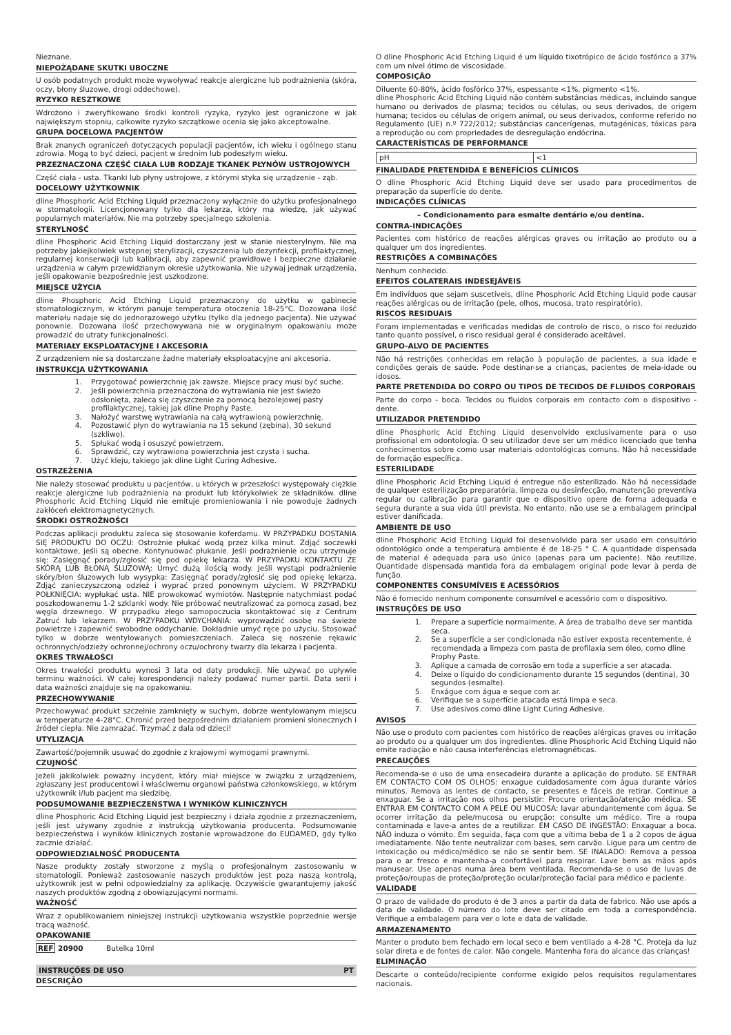Nieznane.
NIEPOŻĄDANE SKUTKI UBOCZNE
U osób podatnych produkt może wywoływać reakcje alergiczne lub podrażnienia (skóra, oczy, błony śluzowe, drogi oddechowe).
RYZYKO RESZTKOWE
Wdrożono i zweryfikowano środki kontroli ryzyka, ryzyko jest ograniczone w jak największym stopniu, całkowite ryzyko szczątkowe ocenia się jako akceptowalne.
GRUPA DOCELOWA PACJENTÓW
Brak znanych ograniczeń dotyczących populacji pacjentów, ich wieku i ogólnego stanu zdrowia. Mogą to być dzieci, pacjent w średnim lub podeszłym wieku.
PRZEZNACZONA CZĘŚĆ CIAŁA LUB RODZAJE TKANEK PŁYNÓW USTROJOWYCH
Część ciała - usta. Tkanki lub płyny ustrojowe, z którymi styka się urządzenie - ząb.
DOCELOWY UŻYTKOWNIK
dline Phosphoric Acid Etching Liquid przeznaczony wyłącznie do użytku profesjonalnego w stomatologii. Licencjonowany tylko dla lekarza, który ma wiedzę, jak używać popularnych materiałów. Nie ma potrzeby specjalnego szkolenia.
STERYLNOŚĆ
dline Phosphoric Acid Etching Liquid dostarczany jest w stanie niesterylnym. Nie ma potrzeby jakiejkolwiek wstępnej sterylizacji, czyszczenia lub dezynfekcji, profilaktycznej, regularnej konserwacji lub kalibracji, aby zapewnić prawidłowe i bezpieczne działanie urządzenia w całym przewidzianym okresie użytkowania. Nie używaj jednak urządzenia, jeśli opakowanie bezpośrednie jest uszkodzone.
MIEJSCE UŻYCIA
dline Phosphoric Acid Etching Liquid przeznaczony do użytku w gabinecie stomatologicznym, w którym panuje temperatura otoczenia 18-25°C. Dozowana ilość materiału nadaje się do jednorazowego użytku (tylko dla jednego pacjenta). Nie używać ponownie. Dozowana ilość przechowywana nie w oryginalnym opakowaniu może prowadzić do utraty funkcjonalności.
MATERIAŁY EKSPLOATACYJNE I AKCESORIA
Z urządzeniem nie są dostarczane żadne materiały eksploatacyjne ani akcesoria.
INSTRUKCJA UŻYTKOWANIA
1. Przygotować powierzchnię jak zawsze. Miejsce pracy musi być suche.
2. Jeśli powierzchnia przeznaczona do wytrawiania nie jest świeżo odsłonięta, zaleca się czyszczenie za pomocą bezolejowej pasty profilaktycznej, takiej jak dline Prophy Paste.
3. Nałożyć warstwę wytrawiania na całą wytrawioną powierzchnię.
4. Pozostawić płyn do wytrawiania na 15 sekund (zębina), 30 sekund (szkliwo).
5. Spłukać wodą i osuszyć powietrzem.
6. Sprawdzić, czy wytrawiona powierzchnia jest czysta i sucha.
7. Użyć kleju, takiego jak dline Light Curing Adhesive.
OSTRZEŻENIA
Nie należy stosować produktu u pacjentów, u których w przeszłości występowały ciężkie reakcje alergiczne lub podrażnienia na produkt lub którykolwiek ze składników. dline Phosphoric Acid Etching Liquid nie emituje promieniowania i nie powoduje żadnych zakłóceń elektromagnetycznych.
ŚRODKI OSTROŻNOŚCI
Podczas aplikacji produktu zaleca się stosowanie koferdamu. W PRZYPADKU DOSTANIA SIĘ PRODUKTU DO OCZU: Ostrożnie płukać wodą przez kilka minut. Zdjąć soczewki kontaktowe, jeśli są obecne. Kontynuować płukanie. Jeśli podrażnienie oczu utrzymuje się: Zasięgnąć porady/zgłosić się pod opiekę lekarza. W PRZYPADKU KONTAKTU ZE SKÓRĄ LUB BŁONĄ ŚLUZOWĄ: Umyć dużą ilością wody. Jeśli wystąpi podrażnienie skóry/błon śluzowych lub wysypka: Zasięgnąć porady/zgłosić się pod opiekę lekarza. Zdjąć zanieczyszczoną odzież i wyprać przed ponownym użyciem. W PRZYPADKU POŁKNIĘCIA: wypłukać usta. NIE prowokować wymiotów. Następnie natychmiast podać poszkodowanemu 1-2 szklanki wody. Nie próbować neutralizować za pomocą zasad, bez węgla drzewnego. W przypadku złego samopoczucia skontaktować się z Centrum Zatruć lub lekarzem. W PRZYPADKU WDYCHANIA: wyprowadzić osobę na świeże powietrze i zapewnić swobodne oddychanie. Dokładnie umyć ręce po użyciu. Stosować tylko w dobrze wentylowanych pomieszczeniach. Zaleca się noszenie rękawic ochronnych/odzieży ochronnej/ochrony oczu/ochrony twarzy dla lekarza i pacjenta.
OKRES TRWAŁOŚCI
Okres trwałości produktu wynosi 3 lata od daty produkcji. Nie używać po upływie terminu ważności. W całej korespondencji należy podawać numer partii. Data serii i data ważności znajduje się na opakowaniu.
PRZECHOWYWANIE
Przechowywać produkt szczelnie zamknięty w suchym, dobrze wentylowanym miejscu w temperaturze 4-28°C. Chronić przed bezpośrednim działaniem promieni słonecznych i źródeł ciepła. Nie zamrażać. Trzymać z dala od dzieci!
UTYLIZACJA
Zawartość/pojemnik usuwać do zgodnie z krajowymi wymogami prawnymi.
CZUJNOŚĆ
Jeżeli jakikolwiek poważny incydent, który miał miejsce w związku z urządzeniem, zgłaszany jest producentowi i właściwemu organowi państwa członkowskiego, w którym użytkownik i/lub pacjent ma siedzibę.
PODSUMOWANIE BEZPIECZEŃSTWA I WYNIKÓW KLINICZNYCH
dline Phosphoric Acid Etching Liquid jest bezpieczny i działa zgodnie z przeznaczeniem, jeśli jest używany zgodnie z instrukcją użytkowania producenta. Podsumowanie bezpieczeństwa i wyników klinicznych zostanie wprowadzone do EUDAMED, gdy tylko zacznie działać.
ODPOWIEDZIALNOŚĆ PRODUCENTA
Nasze produkty zostały stworzone z myślą o profesjonalnym zastosowaniu w stomatologii. Ponieważ zastosowanie naszych produktów jest poza naszą kontrolą, użytkownik jest w pełni odpowiedzialny za aplikację. Oczywiście gwarantujemy jakość naszych produktów zgodną z obowiązującymi normami.
WAŻNOŚĆ
Wraz z opublikowaniem niniejszej instrukcji użytkowania wszystkie poprzednie wersje tracą ważność.
OPAKOWANIE
REF 20900 Butelka 10ml
INSTRUÇÕES DE USO PT
DESCRIÇÃO
O dline Phosphoric Acid Etching Liquid é um líquido tixotrópico de ácido fosfórico a 37% com um nível ótimo de viscosidade.
COMPOSIÇÃO
Diluente 60-80%, ácido fosfórico 37%, espessante <1%, pigmento <1%.
dline Phosphoric Acid Etching Liquid não contém substâncias médicas, incluindo sangue humano ou derivados de plasma; tecidos ou células, ou seus derivados, de origem humana; tecidos ou células de origem animal, ou seus derivados, conforme referido no Regulamento (UE) n.º 722/2012; substâncias cancerígenas, mutagénicas, tóxicas para a reprodução ou com propriedades de desregulação endócrina.
CARACTERÍSTICAS DE PERFORMANCE
| pH | <1 |
FINALIDADE PRETENDIDA E BENEFÍCIOS CLÍNICOS
O dline Phosphoric Acid Etching Liquid deve ser usado para procedimentos de preparação da superfície do dente.
INDICAÇÕES CLÍNICAS
– Condicionamento para esmalte dentário e/ou dentina.
CONTRA-INDICAÇÕES
Pacientes com histórico de reações alérgicas graves ou irritação ao produto ou a qualquer um dos ingredientes.
RESTRIÇÕES A COMBINAÇÕES
Nenhum conhecido.
EFEITOS COLATERAIS INDESEJÁVEIS
Em indivíduos que sejam suscetíveis, dline Phosphoric Acid Etching Liquid pode causar reações alérgicas ou de irritação (pele, olhos, mucosa, trato respiratório).
RISCOS RESIDUAIS
Foram implementadas e verificadas medidas de controlo de risco, o risco foi reduzido tanto quanto possível, o risco residual geral é considerado aceitável.
GRUPO-ALVO DE PACIENTES
Não há restrições conhecidas em relação à população de pacientes, a sua idade e condições gerais de saúde. Pode destinar-se a crianças, pacientes de meia-idade ou idosos.
PARTE PRETENDIDA DO CORPO OU TIPOS DE TECIDOS DE FLUIDOS CORPORAIS
Parte do corpo - boca. Tecidos ou fluidos corporais em contacto com o dispositivo - dente.
UTILIZADOR PRETENDIDO
dline Phosphoric Acid Etching Liquid desenvolvido exclusivamente para o uso profissional em odontologia. O seu utilizador deve ser um médico licenciado que tenha conhecimentos sobre como usar materiais odontológicas comuns. Não há necessidade de formação específica.
ESTERILIDADE
dline Phosphoric Acid Etching Liquid é entregue não esterilizado. Não há necessidade de qualquer esterilização preparatória, limpeza ou desinfecção, manutenção preventiva regular ou calibração para garantir que o dispositivo opere de forma adequada e segura durante a sua vida útil prevista. No entanto, não use se a embalagem principal estiver danificada.
AMBIENTE DE USO
dline Phosphoric Acid Etching Liquid foi desenvolvido para ser usado em consultório odontológico onde a temperatura ambiente é de 18-25 ° C. A quantidade dispensada de material é adequada para uso único (apenas para um paciente). Não reutilize. Quantidade dispensada mantida fora da embalagem original pode levar à perda de função.
COMPONENTES CONSUMÍVEIS E ACESSÓRIOS
Não é fornecido nenhum componente consumível e acessório com o dispositivo.
INSTRUÇÕES DE USO
1. Prepare a superfície normalmente. A área de trabalho deve ser mantida seca.
2. Se a superfície a ser condicionada não estiver exposta recentemente, é recomendada a limpeza com pasta de profilaxia sem óleo, como dline Prophy Paste.
3. Aplique a camada de corrosão em toda a superfície a ser atacada.
4. Deixe o líquido do condicionamento durante 15 segundos (dentina), 30 segundos (esmalte).
5. Enxágue com água e seque com ar.
6. Verifique se a superfície atacada está limpa e seca.
7. Use adesivos como dline Light Curing Adhesive.
AVISOS
Não use o produto com pacientes com histórico de reações alérgicas graves ou irritação ao produto ou a qualquer um dos ingredientes. dline Phosphoric Acid Etching Liquid não emite radiação e não causa interferências eletromagnéticas.
PRECAUÇÕES
Recomenda-se o uso de uma ensecadeira durante a aplicação do produto. SE ENTRAR EM CONTACTO COM OS OLHOS: enxague cuidadosamente com água durante vários minutos. Remova as lentes de contacto, se presentes e fáceis de retirar. Continue a enxaguar. Se a irritação nos olhos persistir: Procure orientação/atenção médica. SE ENTRAR EM CONTACTO COM A PELE OU MUCOSA: lavar abundantemente com água. Se ocorrer irritação da pele/mucosa ou erupção: consulte um médico. Tire a roupa contaminada e lave-a antes de a reutilizar. EM CASO DE INGESTÃO: Enxaguar a boca. NÃO induza o vómito. Em seguida, faça com que a vítima beba de 1 a 2 copos de água imediatamente. Não tente neutralizar com bases, sem carvão. Ligue para um centro de intoxicação ou médico/médico se não se sentir bem. SE INALADO: Remova a pessoa para o ar fresco e mantenha-a confortável para respirar. Lave bem as mãos após manusear. Use apenas numa área bem ventilada. Recomenda-se o uso de luvas de proteção/roupas de proteção/proteção ocular/proteção facial para médico e paciente.
VALIDADE
O prazo de validade do produto é de 3 anos a partir da data de fabrico. Não use após a data de validade. O número do lote deve ser citado em toda a correspondência. Verifique a embalagem para ver o lote e data de validade.
ARMAZENAMENTO
Manter o produto bem fechado em local seco e bem ventilado a 4-28 °C. Proteja da luz solar direta e de fontes de calor. Não congele. Mantenha fora do alcance das crianças!
ELIMINAÇÃO
Descarte o conteúdo/recipiente conforme exigido pelos requisitos regulamentares nacionais.